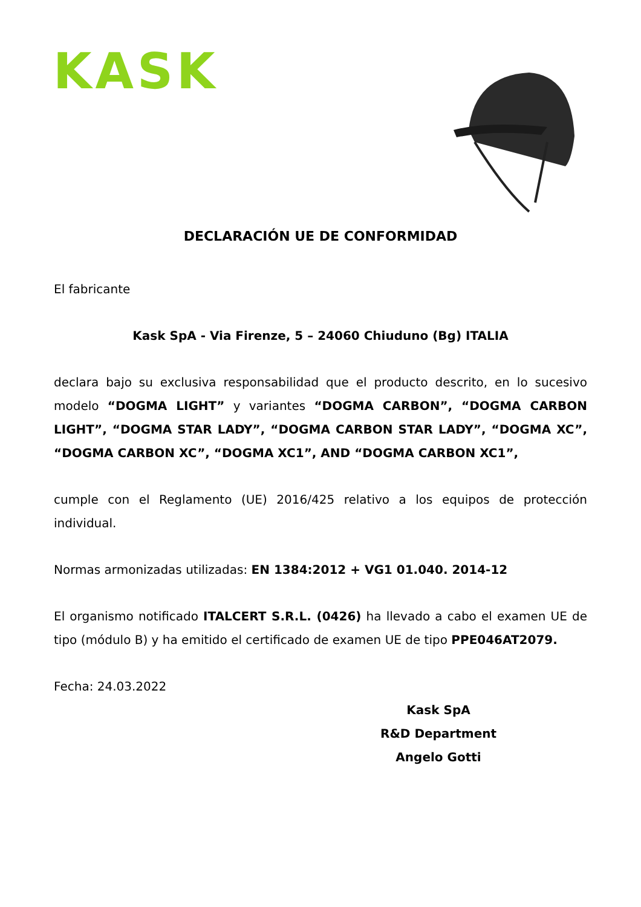KASK
DECLARACIÓN UE DE CONFORMIDAD
El fabricante
Kask SpA - Via Firenze, 5 – 24060 Chiuduno (Bg) ITALIA
declara bajo su exclusiva responsabilidad que el producto descrito, en lo sucesivo modelo “DOGMA LIGHT” y variantes “DOGMA CARBON”, “DOGMA CARBON LIGHT”, “DOGMA STAR LADY”, “DOGMA CARBON STAR LADY”, “DOGMA XC”, “DOGMA CARBON XC”, “DOGMA XC1”, AND “DOGMA CARBON XC1”,
cumple con el Reglamento (UE) 2016/425 relativo a los equipos de protección individual.
Normas armonizadas utilizadas: EN 1384:2012 + VG1 01.040. 2014-12
El organismo notificado ITALCERT S.R.L. (0426) ha llevado a cabo el examen UE de tipo (módulo B) y ha emitido el certificado de examen UE de tipo PPE046AT2079.
Fecha: 24.03.2022
Kask SpA
R&D Department
Angelo Gotti